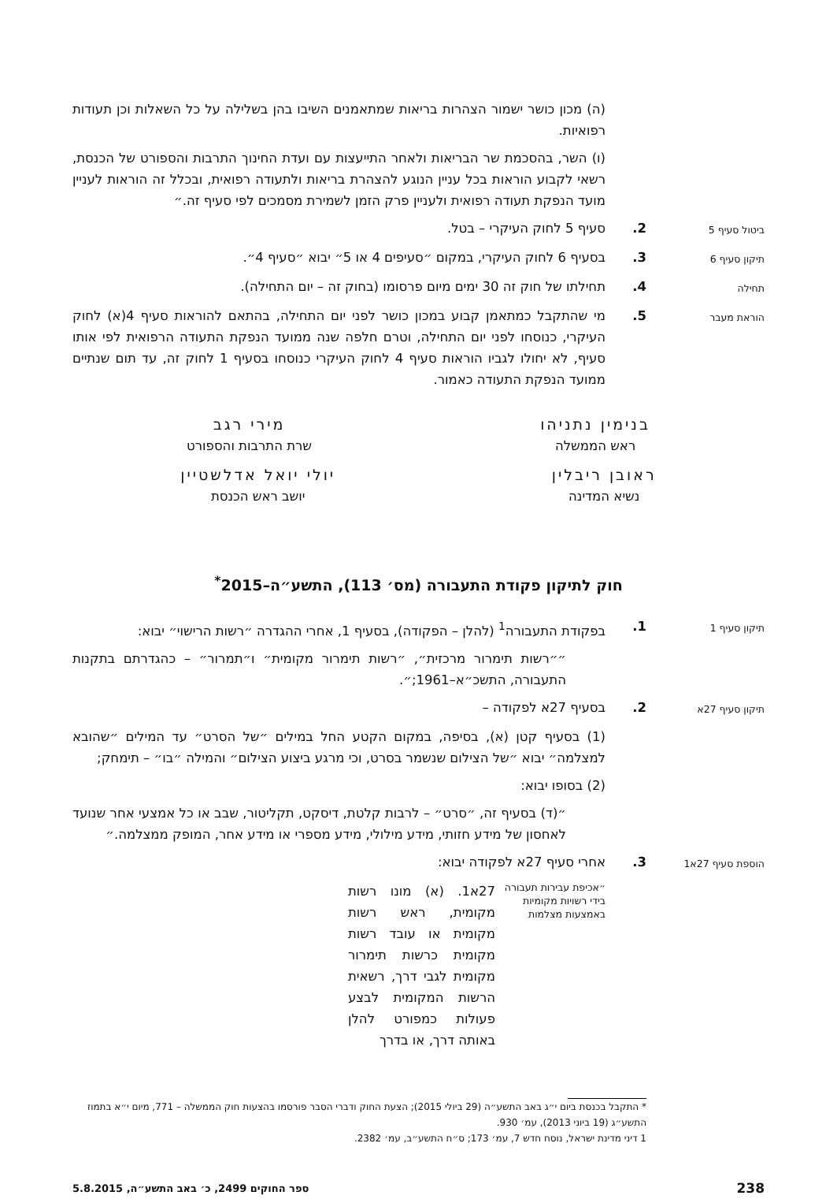(ה) מכון כושר ישמור הצהרות בריאות שמתאמנים השיבו בהן בשלילה על כל השאלות וכן תעודות רפואיות.
(ו) השר, בהסכמת שר הבריאות ולאחר התייעצות עם ועדת החינוך התרבות והספורט של הכנסת, רשאי לקבוע הוראות בכל עניין הנוגע להצהרת בריאות ולתעודה רפואית, ובכלל זה הוראות לעניין מועד הנפקת תעודה רפואית ולעניין פרק הזמן לשמירת מסמכים לפי סעיף זה.״
ביטול סעיף 5
2. סעיף 5 לחוק העיקרי – בטל.
תיקון סעיף 6
3. בסעיף 6 לחוק העיקרי, במקום ״סעיפים 4 או 5״ יבוא ״סעיף 4״.
תחילה
4. תחילתו של חוק זה 30 ימים מיום פרסומו (בחוק זה – יום התחילה).
הוראת מעבר
5. מי שהתקבל כמתאמן קבוע במכון כושר לפני יום התחילה, בהתאם להוראות סעיף 4(א) לחוק העיקרי, כנוסחו לפני יום התחילה, וטרם חלפה שנה ממועד הנפקת התעודה הרפואית לפי אותו סעיף, לא יחולו לגביו הוראות סעיף 4 לחוק העיקרי כנוסחו בסעיף 1 לחוק זה, עד תום שנתיים ממועד הנפקת התעודה כאמור.
בנימין נתניהו
ראש הממשלה
מירי רגב
שרת התרבות והספורט
ראובן ריבלין
נשיא המדינה
יולי יואל אדלשטיין
יושב ראש הכנסת
חוק לתיקון פקודת התעבורה (מס׳ 113), התשע״ה–2015<sup>*</sup>
תיקון סעיף 1
1. בפקודת התעבורה<sup>1</sup> (להלן – הפקודה), בסעיף 1, אחרי ההגדרה ״רשות הרישוי״ יבוא:
״״רשות תימרור מרכזית״, ״רשות תימרור מקומית״ ו״תמרור״ – כהגדרתם בתקנות התעבורה, התשכ״א–1961;״.
תיקון סעיף 27א
2. בסעיף 27א לפקודה –
(1) בסעיף קטן (א), בסיפה, במקום הקטע החל במילים ״של הסרט״ עד המילים ״שהובא למצלמה״ יבוא ״של הצילום שנשמר בסרט, וכי מרגע ביצוע הצילום״ והמילה ״בו״ – תימחק;
(2) בסופו יבוא:
״(ד) בסעיף זה, ״סרט״ – לרבות קלטת, דיסקט, תקליטור, שבב או כל אמצעי אחר שנועד לאחסון של מידע חזותי, מידע מילולי, מידע מספרי או מידע אחר, המופק ממצלמה.״
הוספת סעיף 27א1
3. אחרי סעיף 27א לפקודה יבוא:
״אכיפת עבירות תעבורה בידי רשויות מקומיות באמצעות מצלמות
27א1. (א) מונו רשות מקומית, ראש רשות מקומית או עובד רשות מקומית כרשות תימרור מקומית לגבי דרך, רשאית הרשות המקומית לבצע פעולות כמפורט להלן באותה דרך, או בדרך
* התקבל בכנסת ביום י״ג באב התשע״ה (29 ביולי 2015); הצעת החוק ודברי הסבר פורסמו בהצעות חוק הממשלה – 771, מיום י״א בתמוז התשע״ג (19 ביוני 2013), עמ׳ 930.
1 דיני מדינת ישראל, נוסח חדש 7, עמ׳ 173; ס״ח התשע״ב, עמ׳ 2382.
238 ספר החוקים 2499, כ׳ באב התשע״ה, 5.8.2015